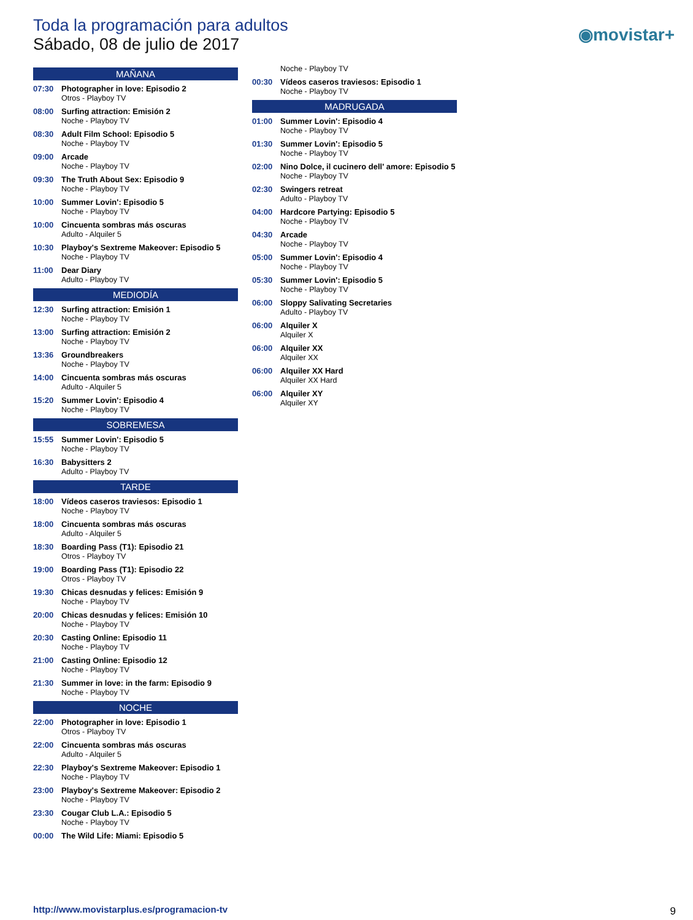Toda la programación para adultos
Sábado, 08 de julio de 2017
◉movistar+
MAÑANA
07:30 Photographer in love: Episodio 2
Otros - Playboy TV
08:00 Surfing attraction: Emisión 2
Noche - Playboy TV
08:30 Adult Film School: Episodio 5
Noche - Playboy TV
09:00 Arcade
Noche - Playboy TV
09:30 The Truth About Sex: Episodio 9
Noche - Playboy TV
10:00 Summer Lovin': Episodio 5
Noche - Playboy TV
10:00 Cincuenta sombras más oscuras
Adulto - Alquiler 5
10:30 Playboy's Sextreme Makeover: Episodio 5
Noche - Playboy TV
11:00 Dear Diary
Adulto - Playboy TV
MEDIODÍA
12:30 Surfing attraction: Emisión 1
Noche - Playboy TV
13:00 Surfing attraction: Emisión 2
Noche - Playboy TV
13:36 Groundbreakers
Noche - Playboy TV
14:00 Cincuenta sombras más oscuras
Adulto - Alquiler 5
15:20 Summer Lovin': Episodio 4
Noche - Playboy TV
SOBREMESA
15:55 Summer Lovin': Episodio 5
Noche - Playboy TV
16:30 Babysitters 2
Adulto - Playboy TV
TARDE
18:00 Vídeos caseros traviesos: Episodio 1
Noche - Playboy TV
18:00 Cincuenta sombras más oscuras
Adulto - Alquiler 5
18:30 Boarding Pass (T1): Episodio 21
Otros - Playboy TV
19:00 Boarding Pass (T1): Episodio 22
Otros - Playboy TV
19:30 Chicas desnudas y felices: Emisión 9
Noche - Playboy TV
20:00 Chicas desnudas y felices: Emisión 10
Noche - Playboy TV
20:30 Casting Online: Episodio 11
Noche - Playboy TV
21:00 Casting Online: Episodio 12
Noche - Playboy TV
21:30 Summer in love: in the farm: Episodio 9
Noche - Playboy TV
NOCHE
22:00 Photographer in love: Episodio 1
Otros - Playboy TV
22:00 Cincuenta sombras más oscuras
Adulto - Alquiler 5
22:30 Playboy's Sextreme Makeover: Episodio 1
Noche - Playboy TV
23:00 Playboy's Sextreme Makeover: Episodio 2
Noche - Playboy TV
23:30 Cougar Club L.A.: Episodio 5
Noche - Playboy TV
00:00 The Wild Life: Miami: Episodio 5
Noche - Playboy TV
00:30 Vídeos caseros traviesos: Episodio 1
Noche - Playboy TV
MADRUGADA
01:00 Summer Lovin': Episodio 4
Noche - Playboy TV
01:30 Summer Lovin': Episodio 5
Noche - Playboy TV
02:00 Nino Dolce, il cucinero dell' amore: Episodio 5
Noche - Playboy TV
02:30 Swingers retreat
Adulto - Playboy TV
04:00 Hardcore Partying: Episodio 5
Noche - Playboy TV
04:30 Arcade
Noche - Playboy TV
05:00 Summer Lovin': Episodio 4
Noche - Playboy TV
05:30 Summer Lovin': Episodio 5
Noche - Playboy TV
06:00 Sloppy Salivating Secretaries
Adulto - Playboy TV
06:00 Alquiler X
Alquiler X
06:00 Alquiler XX
Alquiler XX
06:00 Alquiler XX Hard
Alquiler XX Hard
06:00 Alquiler XY
Alquiler XY
http://www.movistarplus.es/programacion-tv
9